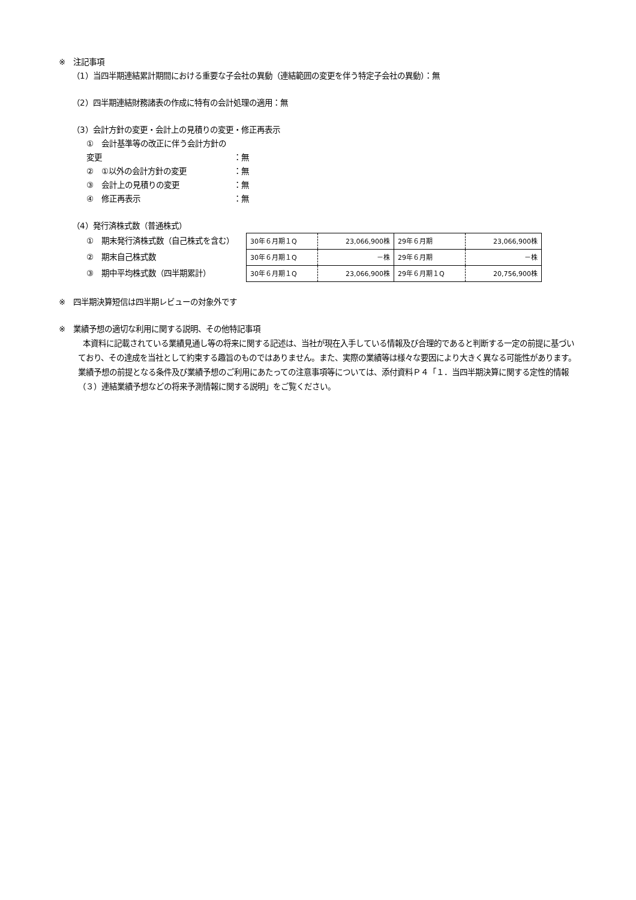※　注記事項
（1）当四半期連結累計期間における重要な子会社の異動（連結範囲の変更を伴う特定子会社の異動）：無
（2）四半期連結財務諸表の作成に特有の会計処理の適用：無
（3）会計方針の変更・会計上の見積りの変更・修正再表示
①　会計基準等の改正に伴う会計方針の変更 ：無
②　①以外の会計方針の変更 ：無
③　会計上の見積りの変更 ：無
④　修正再表示 ：無
（4）発行済株式数（普通株式）
①　期末発行済株式数（自己株式を含む）
②　期末自己株式数
③　期中平均株式数（四半期累計）
| 30年６月期１Q | 23,066,900株 | 29年６月期 | 23,066,900株 |
| 30年６月期１Q | －株 | 29年６月期 | －株 |
| 30年６月期１Q | 23,066,900株 | 29年６月期１Q | 20,756,900株 |
※　四半期決算短信は四半期レビューの対象外です
※　業績予想の適切な利用に関する説明、その他特記事項
本資料に記載されている業績見通し等の将来に関する記述は、当社が現在入手している情報及び合理的であると判断する一定の前提に基づいており、その達成を当社として約束する趣旨のものではありません。また、実際の業績等は様々な要因により大きく異なる可能性があります。業績予想の前提となる条件及び業績予想のご利用にあたっての注意事項等については、添付資料Ｐ４「１．当四半期決算に関する定性的情報（３）連結業績予想などの将来予測情報に関する説明」をご覧ください。